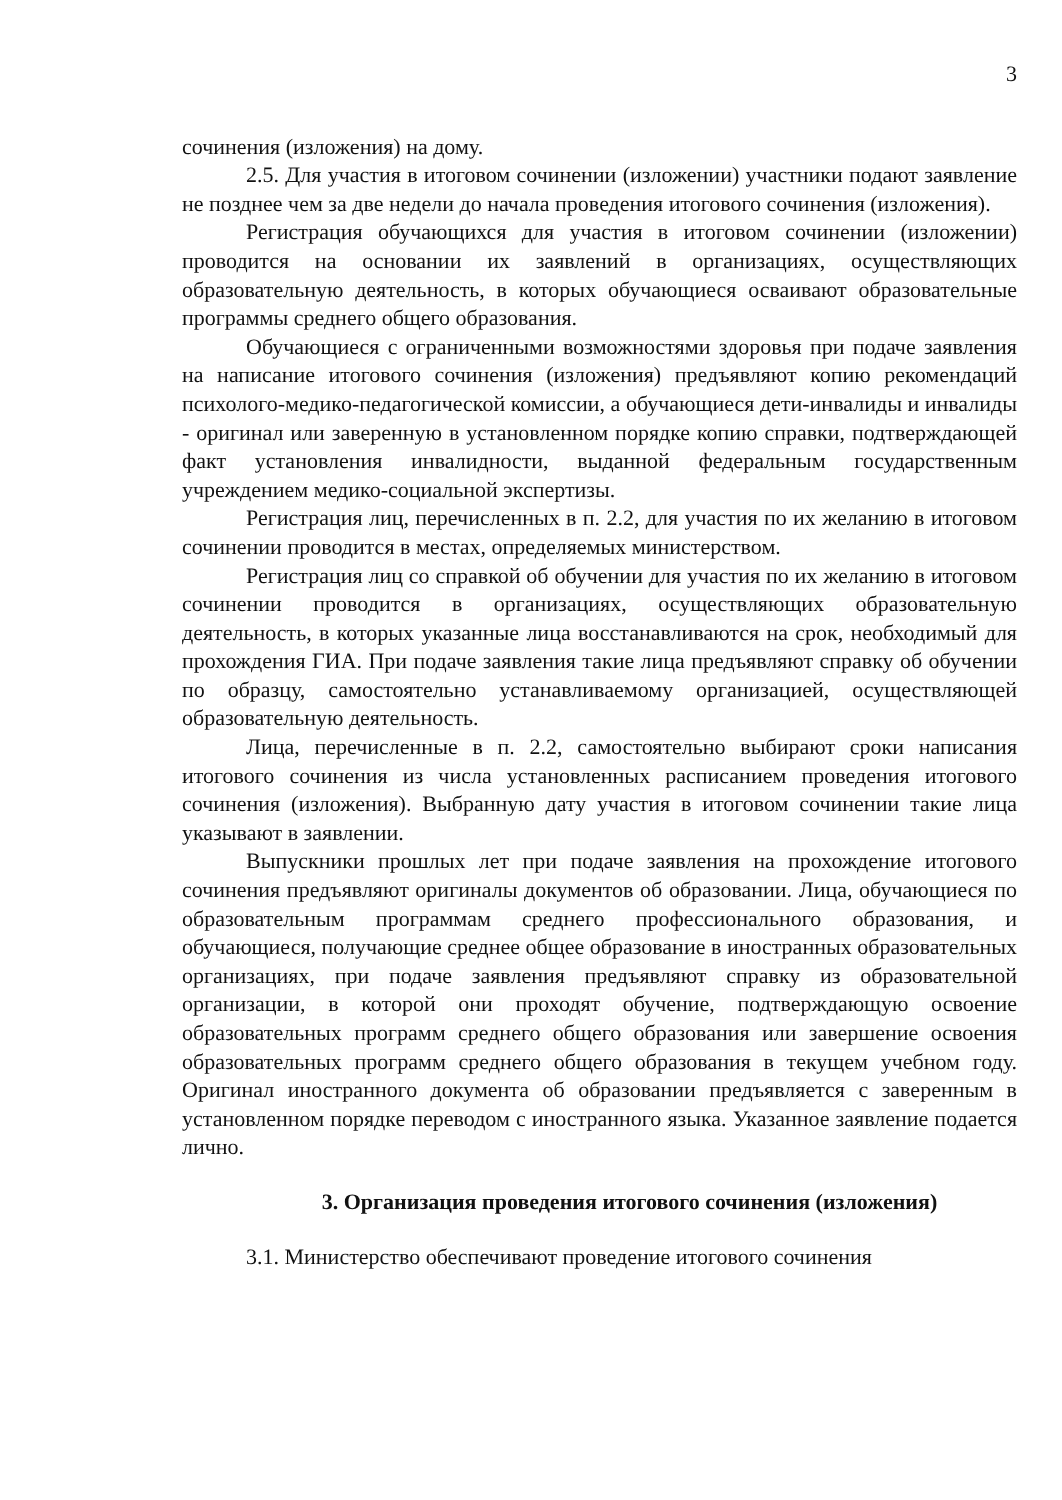3
сочинения (изложения) на дому.
2.5. Для участия в итоговом сочинении (изложении) участники подают заявление не позднее чем за две недели до начала проведения итогового сочинения (изложения).
Регистрация обучающихся для участия в итоговом сочинении (изложении) проводится на основании их заявлений в организациях, осуществляющих образовательную деятельность, в которых обучающиеся осваивают образовательные программы среднего общего образования.
Обучающиеся с ограниченными возможностями здоровья при подаче заявления на написание итогового сочинения (изложения) предъявляют копию рекомендаций психолого-медико-педагогической комиссии, а обучающиеся дети-инвалиды и инвалиды - оригинал или заверенную в установленном порядке копию справки, подтверждающей факт установления инвалидности, выданной федеральным государственным учреждением медико-социальной экспертизы.
Регистрация лиц, перечисленных в п. 2.2, для участия по их желанию в итоговом сочинении проводится в местах, определяемых министерством.
Регистрация лиц со справкой об обучении для участия по их желанию в итоговом сочинении проводится в организациях, осуществляющих образовательную деятельность, в которых указанные лица восстанавливаются на срок, необходимый для прохождения ГИА. При подаче заявления такие лица предъявляют справку об обучении по образцу, самостоятельно устанавливаемому организацией, осуществляющей образовательную деятельность.
Лица, перечисленные в п. 2.2, самостоятельно выбирают сроки написания итогового сочинения из числа установленных расписанием проведения итогового сочинения (изложения). Выбранную дату участия в итоговом сочинении такие лица указывают в заявлении.
Выпускники прошлых лет при подаче заявления на прохождение итогового сочинения предъявляют оригиналы документов об образовании. Лица, обучающиеся по образовательным программам среднего профессионального образования, и обучающиеся, получающие среднее общее образование в иностранных образовательных организациях, при подаче заявления предъявляют справку из образовательной организации, в которой они проходят обучение, подтверждающую освоение образовательных программ среднего общего образования или завершение освоения образовательных программ среднего общего образования в текущем учебном году. Оригинал иностранного документа об образовании предъявляется с заверенным в установленном порядке переводом с иностранного языка. Указанное заявление подается лично.
3. Организация проведения итогового сочинения (изложения)
3.1. Министерство обеспечивают проведение итогового сочинения